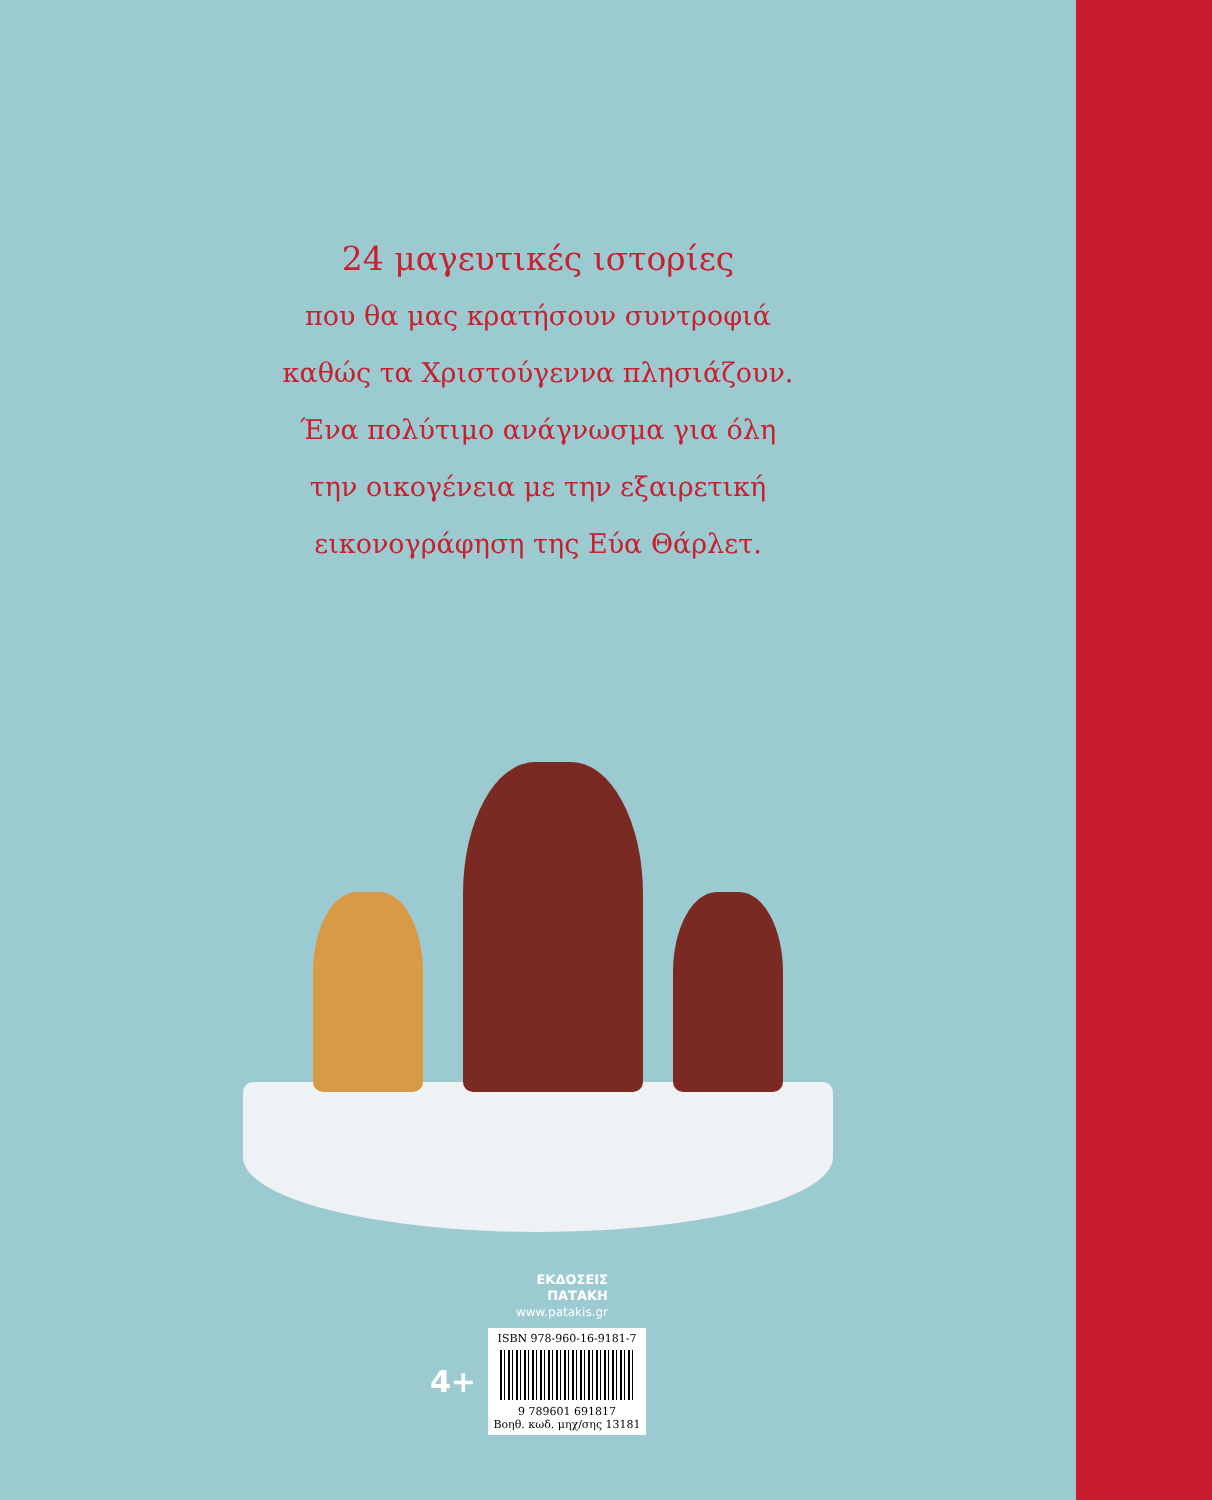24 μαγευτικές ιστορίες
που θα μας κρατήσουν συντροφιά
καθώς τα Χριστούγεννα πλησιάζουν.
Ένα πολύτιμο ανάγνωσμα για όλη
την οικογένεια με την εξαιρετική
εικονογράφηση της Εύα Θάρλετ.
ΕΚΔΟΣΕΙΣ
ΠΑΤΑΚΗ
www.patakis.gr
4+
ISBN 978-960-16-9181-7
9 789601 691817
Βοηθ. κωδ. μηχ/σης 13181